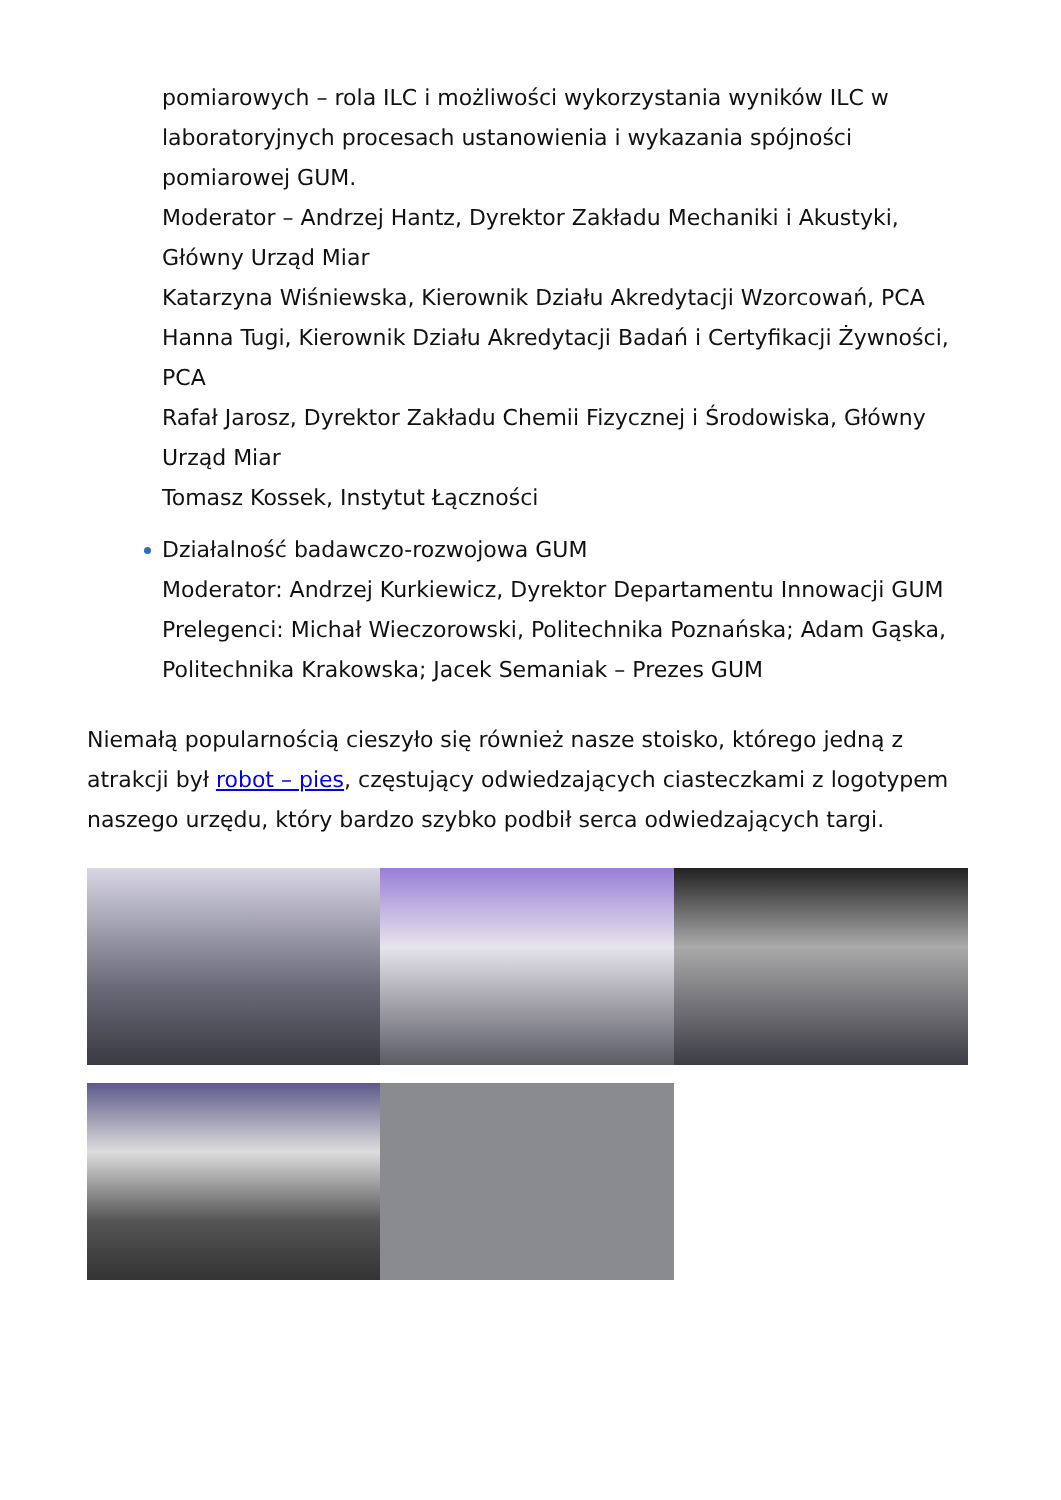pomiarowych – rola ILC i możliwości wykorzystania wyników ILC w laboratoryjnych procesach ustanowienia i wykazania spójności pomiarowej GUM.
Moderator – Andrzej Hantz, Dyrektor Zakładu Mechaniki i Akustyki, Główny Urząd Miar
Katarzyna Wiśniewska, Kierownik Działu Akredytacji Wzorcowań, PCA
Hanna Tugi, Kierownik Działu Akredytacji Badań i Certyfikacji Żywności, PCA
Rafał Jarosz, Dyrektor Zakładu Chemii Fizycznej i Środowiska, Główny Urząd Miar
Tomasz Kossek, Instytut Łączności
Działalność badawczo-rozwojowa GUM
Moderator: Andrzej Kurkiewicz, Dyrektor Departamentu Innowacji GUM
Prelegenci: Michał Wieczorowski, Politechnika Poznańska; Adam Gąska, Politechnika Krakowska; Jacek Semaniak – Prezes GUM
Niemałą popularnością cieszyło się również nasze stoisko, którego jedną z atrakcji był robot – pies, częstujący odwiedzających ciasteczkami z logotypem naszego urzędu, który bardzo szybko podbił serca odwiedzających targi.